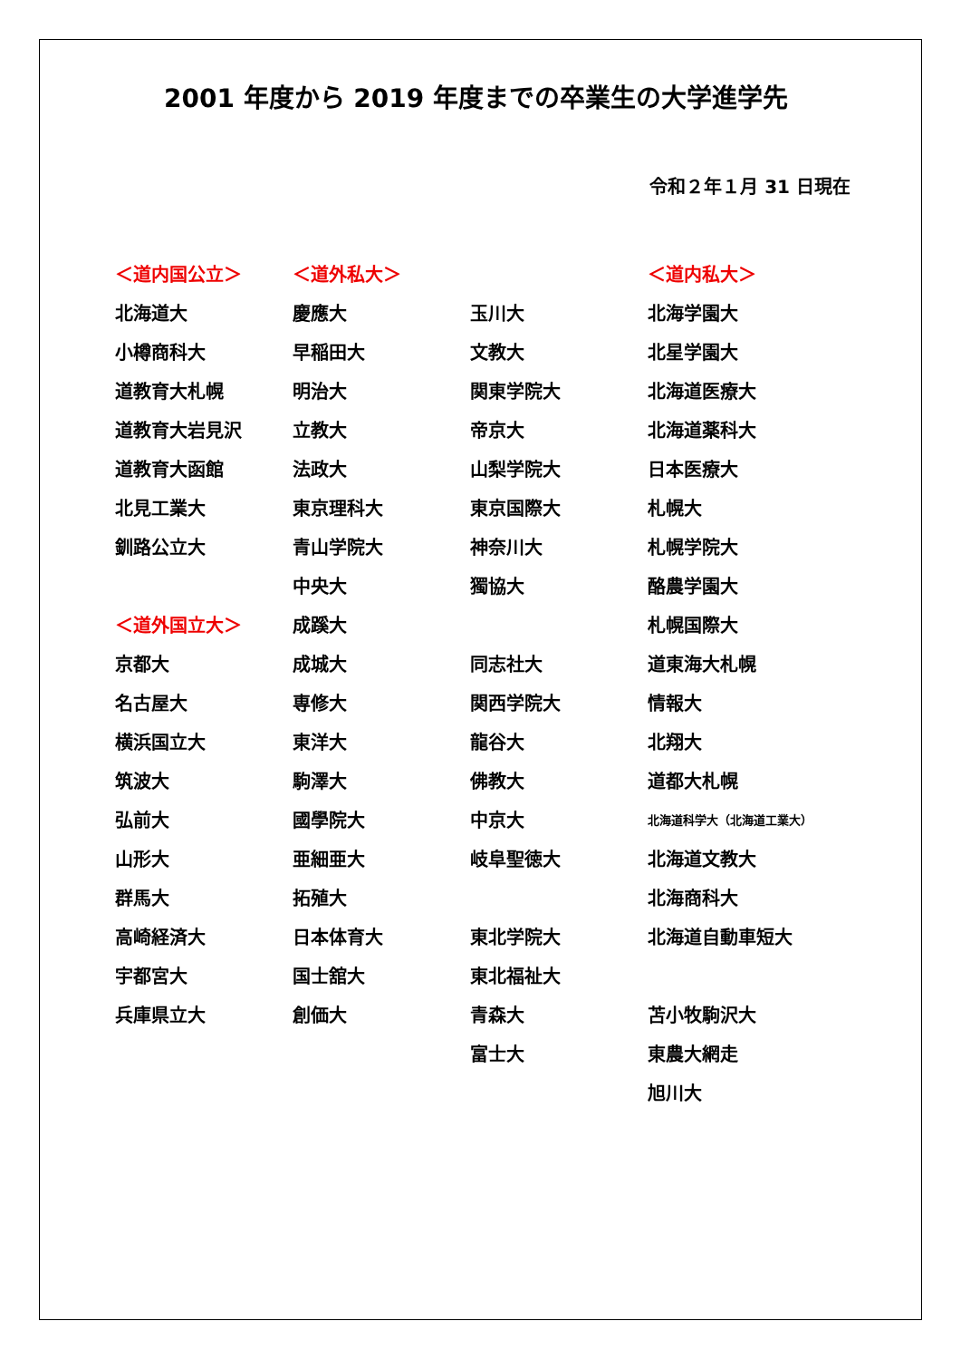2001 年度から 2019 年度までの卒業生の大学進学先
令和２年１月 31 日現在
| ＜道内国公立＞ | ＜道外私大＞ | | ＜道内私大＞ |
| 北海道大 | 慶應大 | 玉川大 | 北海学園大 |
| 小樽商科大 | 早稲田大 | 文教大 | 北星学園大 |
| 道教育大札幌 | 明治大 | 関東学院大 | 北海道医療大 |
| 道教育大岩見沢 | 立教大 | 帝京大 | 北海道薬科大 |
| 道教育大函館 | 法政大 | 山梨学院大 | 日本医療大 |
| 北見工業大 | 東京理科大 | 東京国際大 | 札幌大 |
| 釧路公立大 | 青山学院大 | 神奈川大 | 札幌学院大 |
| | 中央大 | 獨協大 | 酪農学園大 |
| ＜道外国立大＞ | 成蹊大 | | 札幌国際大 |
| 京都大 | 成城大 | 同志社大 | 道東海大札幌 |
| 名古屋大 | 専修大 | 関西学院大 | 情報大 |
| 横浜国立大 | 東洋大 | 龍谷大 | 北翔大 |
| 筑波大 | 駒澤大 | 佛教大 | 道都大札幌 |
| 弘前大 | 國學院大 | 中京大 | 北海道科学大（北海道工業大） |
| 山形大 | 亜細亜大 | 岐阜聖徳大 | 北海道文教大 |
| 群馬大 | 拓殖大 | | 北海商科大 |
| 高崎経済大 | 日本体育大 | 東北学院大 | 北海道自動車短大 |
| 宇都宮大 | 国士舘大 | 東北福祉大 | |
| 兵庫県立大 | 創価大 | 青森大 | 苫小牧駒沢大 |
| | | 富士大 | 東農大網走 |
| | | | 旭川大 |